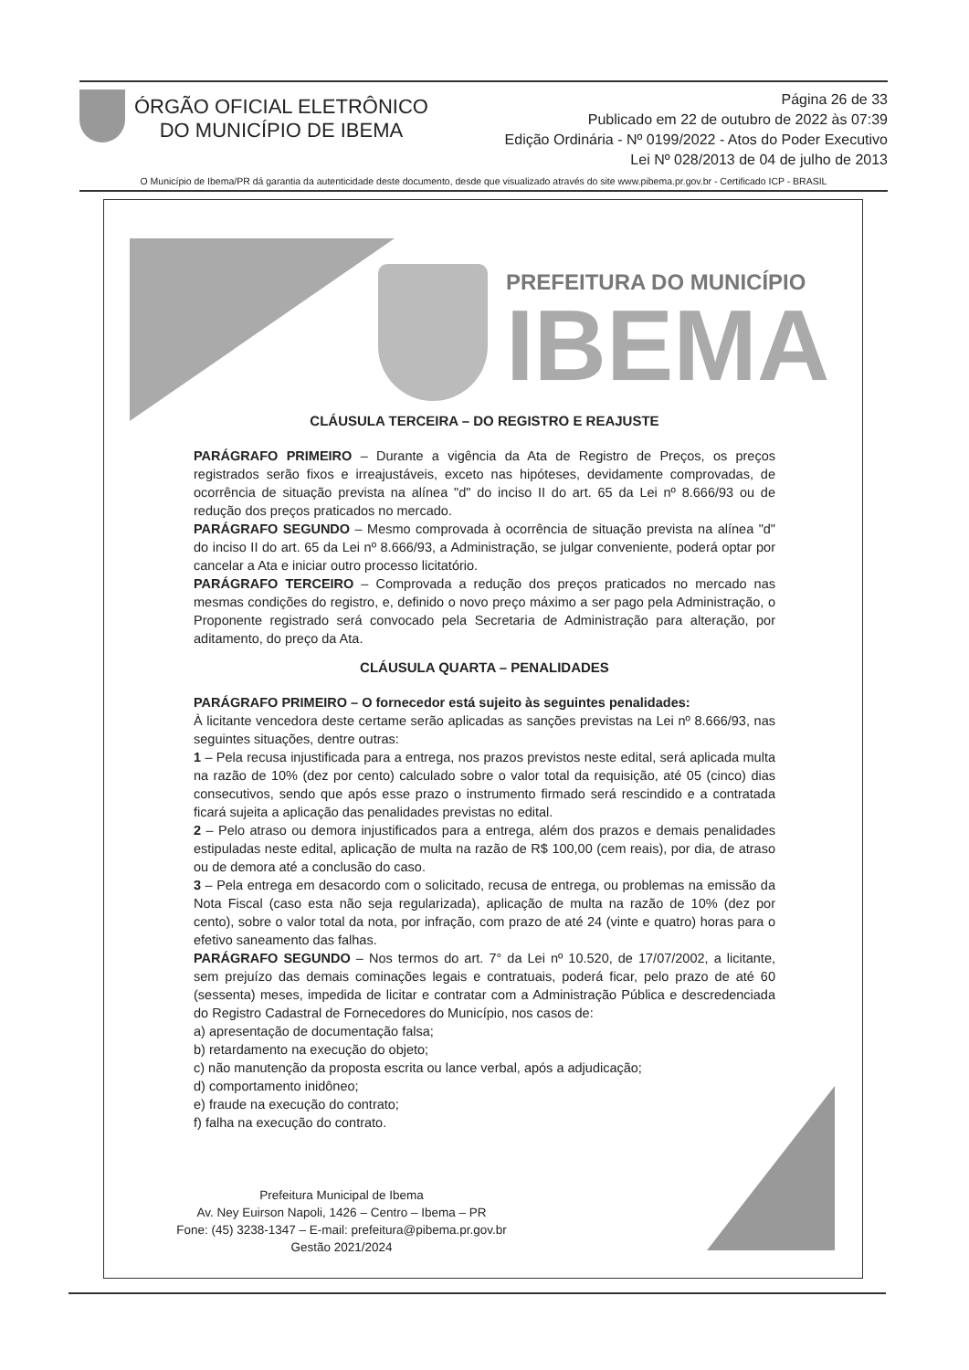ÓRGÃO OFICIAL ELETRÔNICO
DO MUNICÍPIO DE IBEMA
Página 26 de 33
Publicado em 22 de outubro de 2022 às 07:39
Edição Ordinária - Nº 0199/2022 - Atos do Poder Executivo
Lei Nº 028/2013 de 04 de julho de 2013
O Município de Ibema/PR dá garantia da autenticidade deste documento, desde que visualizado através do site www.pibema.pr.gov.br - Certificado ICP - BRASIL
PREFEITURA DO MUNICÍPIO
IBEMA
CLÁUSULA TERCEIRA – DO REGISTRO E REAJUSTE
PARÁGRAFO PRIMEIRO – Durante a vigência da Ata de Registro de Preços, os preços registrados serão fixos e irreajustáveis, exceto nas hipóteses, devidamente comprovadas, de ocorrência de situação prevista na alínea "d" do inciso II do art. 65 da Lei nº 8.666/93 ou de redução dos preços praticados no mercado.
PARÁGRAFO SEGUNDO – Mesmo comprovada à ocorrência de situação prevista na alínea "d" do inciso II do art. 65 da Lei nº 8.666/93, a Administração, se julgar conveniente, poderá optar por cancelar a Ata e iniciar outro processo licitatório.
PARÁGRAFO TERCEIRO – Comprovada a redução dos preços praticados no mercado nas mesmas condições do registro, e, definido o novo preço máximo a ser pago pela Administração, o Proponente registrado será convocado pela Secretaria de Administração para alteração, por aditamento, do preço da Ata.
CLÁUSULA QUARTA – PENALIDADES
PARÁGRAFO PRIMEIRO – O fornecedor está sujeito às seguintes penalidades:
À licitante vencedora deste certame serão aplicadas as sanções previstas na Lei nº 8.666/93, nas seguintes situações, dentre outras:
1 – Pela recusa injustificada para a entrega, nos prazos previstos neste edital, será aplicada multa na razão de 10% (dez por cento) calculado sobre o valor total da requisição, até 05 (cinco) dias consecutivos, sendo que após esse prazo o instrumento firmado será rescindido e a contratada ficará sujeita a aplicação das penalidades previstas no edital.
2 – Pelo atraso ou demora injustificados para a entrega, além dos prazos e demais penalidades estipuladas neste edital, aplicação de multa na razão de R$ 100,00 (cem reais), por dia, de atraso ou de demora até a conclusão do caso.
3 – Pela entrega em desacordo com o solicitado, recusa de entrega, ou problemas na emissão da Nota Fiscal (caso esta não seja regularizada), aplicação de multa na razão de 10% (dez por cento), sobre o valor total da nota, por infração, com prazo de até 24 (vinte e quatro) horas para o efetivo saneamento das falhas.
PARÁGRAFO SEGUNDO – Nos termos do art. 7° da Lei nº 10.520, de 17/07/2002, a licitante, sem prejuízo das demais cominações legais e contratuais, poderá ficar, pelo prazo de até 60 (sessenta) meses, impedida de licitar e contratar com a Administração Pública e descredenciada do Registro Cadastral de Fornecedores do Município, nos casos de:
a) apresentação de documentação falsa;
b) retardamento na execução do objeto;
c) não manutenção da proposta escrita ou lance verbal, após a adjudicação;
d) comportamento inidôneo;
e) fraude na execução do contrato;
f) falha na execução do contrato.
Prefeitura Municipal de Ibema
Av. Ney Euirson Napoli, 1426 – Centro – Ibema – PR
Fone: (45) 3238-1347 – E-mail: prefeitura@pibema.pr.gov.br
Gestão 2021/2024